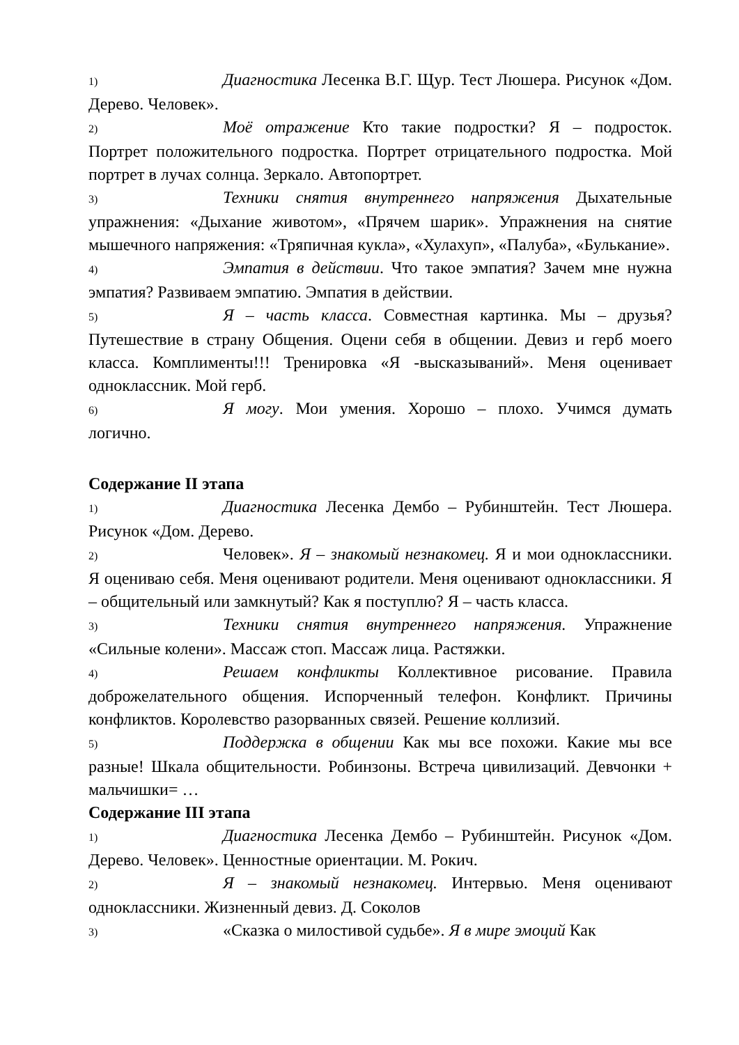1) Диагностика Лесенка В.Г. Щур. Тест Люшера. Рисунок «Дом. Дерево. Человек».
2) Моё отражение Кто такие подростки? Я – подросток. Портрет положительного подростка. Портрет отрицательного подростка. Мой портрет в лучах солнца. Зеркало. Автопортрет.
3) Техники снятия внутреннего напряжения Дыхательные упражнения: «Дыхание животом», «Прячем шарик». Упражнения на снятие мышечного напряжения: «Тряпичная кукла», «Хулахуп», «Палуба», «Булькание».
4) Эмпатия в действии. Что такое эмпатия? Зачем мне нужна эмпатия? Развиваем эмпатию. Эмпатия в действии.
5) Я – часть класса. Совместная картинка. Мы – друзья? Путешествие в страну Общения. Оцени себя в общении. Девиз и герб моего класса. Комплименты!!! Тренировка «Я -высказываний». Меня оценивает одноклассник. Мой герб.
6) Я могу. Мои умения. Хорошо – плохо. Учимся думать логично.
Содержание II этапа
1) Диагностика Лесенка Дембо – Рубинштейн. Тест Люшера. Рисунок «Дом. Дерево.
2) Человек». Я – знакомый незнакомец. Я и мои одноклассники. Я оцениваю себя. Меня оценивают родители. Меня оценивают одноклассники. Я – общительный или замкнутый? Как я поступлю? Я – часть класса.
3) Техники снятия внутреннего напряжения. Упражнение «Сильные колени». Массаж стоп. Массаж лица. Растяжки.
4) Решаем конфликты Коллективное рисование. Правила доброжелательного общения. Испорченный телефон. Конфликт. Причины конфликтов. Королевство разорванных связей. Решение коллизий.
5) Поддержка в общении Как мы все похожи. Какие мы все разные! Шкала общительности. Робинзоны. Встреча цивилизаций. Девчонки + мальчишки= …
Содержание III этапа
1) Диагностика Лесенка Дембо – Рубинштейн. Рисунок «Дом. Дерево. Человек». Ценностные ориентации. М. Рокич.
2) Я – знакомый незнакомец. Интервью. Меня оценивают одноклассники. Жизненный девиз. Д. Соколов
3) «Сказка о милостивой судьбе». Я в мире эмоций Как